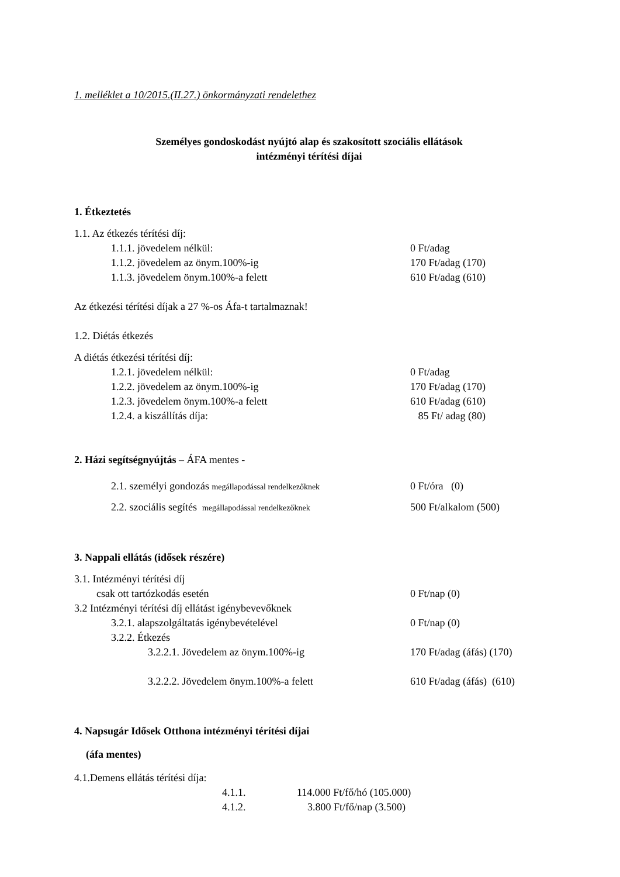1. melléklet a 10/2015.(II.27.) önkormányzati rendelethez
Személyes gondoskodást nyújtó alap és szakosított szociális ellátások
intézményi térítési díjai
1. Étkeztetés
1.1. Az étkezés térítési díj:
1.1.1. jövedelem nélkül: 0 Ft/adag
1.1.2. jövedelem az önym.100%-ig 170 Ft/adag (170)
1.1.3. jövedelem önym.100%-a felett 610 Ft/adag (610)
Az étkezési térítési díjak a 27 %-os Áfa-t tartalmaznak!
1.2. Diétás étkezés
A diétás étkezési térítési díj:
1.2.1. jövedelem nélkül: 0 Ft/adag
1.2.2. jövedelem az önym.100%-ig 170 Ft/adag (170)
1.2.3. jövedelem önym.100%-a felett 610 Ft/adag (610)
1.2.4. a kiszállítás díja: 85 Ft/ adag (80)
2. Házi segítségnyújtás – ÁFA mentes -
2.1. személyi gondozás megállapodással rendelkezőknek 0 Ft/óra (0)
2.2. szociális segítés megállapodással rendelkezőknek 500 Ft/alkalom (500)
3. Nappali ellátás (idősek részére)
3.1. Intézményi térítési díj
csak ott tartózkodás esetén 0 Ft/nap (0)
3.2 Intézményi térítési díj ellátást igénybevevőknek
3.2.1. alapszolgáltatás igénybevételével 0 Ft/nap (0)
3.2.2. Étkezés
3.2.2.1. Jövedelem az önym.100%-ig 170 Ft/adag (áfás) (170)
3.2.2.2. Jövedelem önym.100%-a felett 610 Ft/adag (áfás) (610)
4. Napsugár Idősek Otthona intézményi térítési díjai
(áfa mentes)
4.1.Demens ellátás térítési díja:
4.1.1. 114.000 Ft/fő/hó (105.000)
4.1.2. 3.800 Ft/fő/nap (3.500)